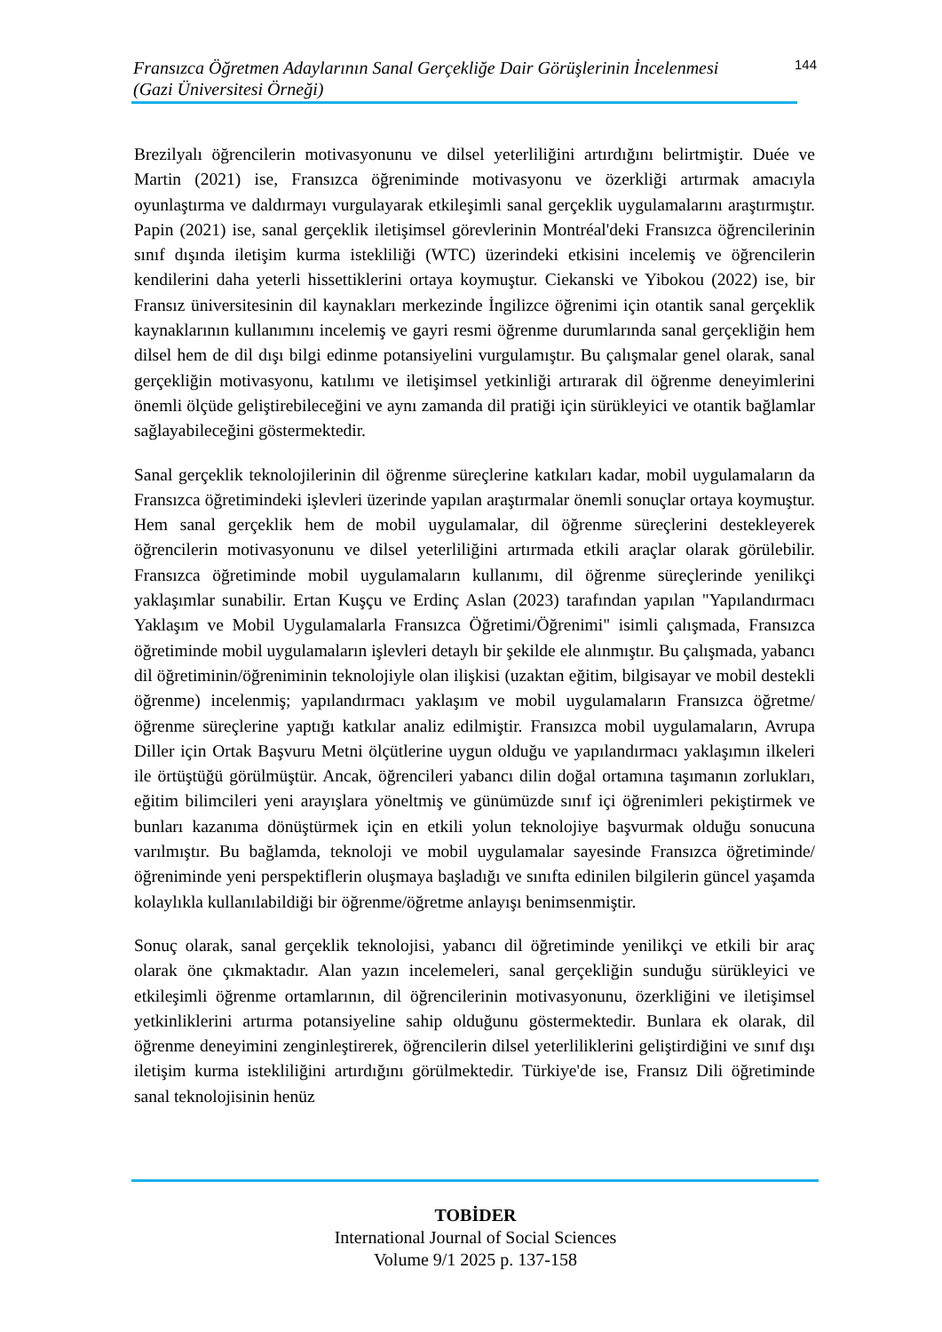Fransızca Öğretmen Adaylarının Sanal Gerçekliğe Dair Görüşlerinin İncelenmesi
(Gazi Üniversitesi Örneği)
144
Brezilyalı öğrencilerin motivasyonunu ve dilsel yeterliliğini artırdığını belirtmiştir. Duée ve Martin (2021) ise, Fransızca öğreniminde motivasyonu ve özerkliği artırmak amacıyla oyunlaştırma ve daldırmayı vurgulayarak etkileşimli sanal gerçeklik uygulamalarını araştırmıştır. Papin (2021) ise, sanal gerçeklik iletişimsel görevlerinin Montréal'deki Fransızca öğrencilerinin sınıf dışında iletişim kurma istekliliği (WTC) üzerindeki etkisini incelemiş ve öğrencilerin kendilerini daha yeterli hissettiklerini ortaya koymuştur. Ciekanski ve Yibokou (2022) ise, bir Fransız üniversitesinin dil kaynakları merkezinde İngilizce öğrenimi için otantik sanal gerçeklik kaynaklarının kullanımını incelemiş ve gayri resmi öğrenme durumlarında sanal gerçekliğin hem dilsel hem de dil dışı bilgi edinme potansiyelini vurgulamıştır. Bu çalışmalar genel olarak, sanal gerçekliğin motivasyonu, katılımı ve iletişimsel yetkinliği artırarak dil öğrenme deneyimlerini önemli ölçüde geliştirebileceğini ve aynı zamanda dil pratiği için sürükleyici ve otantik bağlamlar sağlayabileceğini göstermektedir.
Sanal gerçeklik teknolojilerinin dil öğrenme süreçlerine katkıları kadar, mobil uygulamaların da Fransızca öğretimindeki işlevleri üzerinde yapılan araştırmalar önemli sonuçlar ortaya koymuştur. Hem sanal gerçeklik hem de mobil uygulamalar, dil öğrenme süreçlerini destekleyerek öğrencilerin motivasyonunu ve dilsel yeterliliğini artırmada etkili araçlar olarak görülebilir. Fransızca öğretiminde mobil uygulamaların kullanımı, dil öğrenme süreçlerinde yenilikçi yaklaşımlar sunabilir. Ertan Kuşçu ve Erdinç Aslan (2023) tarafından yapılan "Yapılandırmacı Yaklaşım ve Mobil Uygulamalarla Fransızca Öğretimi/Öğrenimi" isimli çalışmada, Fransızca öğretiminde mobil uygulamaların işlevleri detaylı bir şekilde ele alınmıştır. Bu çalışmada, yabancı dil öğretiminin/öğreniminin teknolojiyle olan ilişkisi (uzaktan eğitim, bilgisayar ve mobil destekli öğrenme) incelenmiş; yapılandırmacı yaklaşım ve mobil uygulamaların Fransızca öğretme/öğrenme süreçlerine yaptığı katkılar analiz edilmiştir. Fransızca mobil uygulamaların, Avrupa Diller için Ortak Başvuru Metni ölçütlerine uygun olduğu ve yapılandırmacı yaklaşımın ilkeleri ile örtüştüğü görülmüştür. Ancak, öğrencileri yabancı dilin doğal ortamına taşımanın zorlukları, eğitim bilimcileri yeni arayışlara yöneltmiş ve günümüzde sınıf içi öğrenimleri pekiştirmek ve bunları kazanıma dönüştürmek için en etkili yolun teknolojiye başvurmak olduğu sonucuna varılmıştır. Bu bağlamda, teknoloji ve mobil uygulamalar sayesinde Fransızca öğretiminde/öğreniminde yeni perspektiflerin oluşmaya başladığı ve sınıfta edinilen bilgilerin güncel yaşamda kolaylıkla kullanılabildiği bir öğrenme/öğretme anlayışı benimsenmiştir.
Sonuç olarak, sanal gerçeklik teknolojisi, yabancı dil öğretiminde yenilikçi ve etkili bir araç olarak öne çıkmaktadır. Alan yazın incelemeleri, sanal gerçekliğin sunduğu sürükleyici ve etkileşimli öğrenme ortamlarının, dil öğrencilerinin motivasyonunu, özerkliğini ve iletişimsel yetkinliklerini artırma potansiyeline sahip olduğunu göstermektedir. Bunlara ek olarak, dil öğrenme deneyimini zenginleştirerek, öğrencilerin dilsel yeterliliklerini geliştirdiğini ve sınıf dışı iletişim kurma istekliliğini artırdığını görülmektedir. Türkiye'de ise, Fransız Dili öğretiminde sanal teknolojisinin henüz
TOBİDER
International Journal of Social Sciences
Volume 9/1 2025 p. 137-158